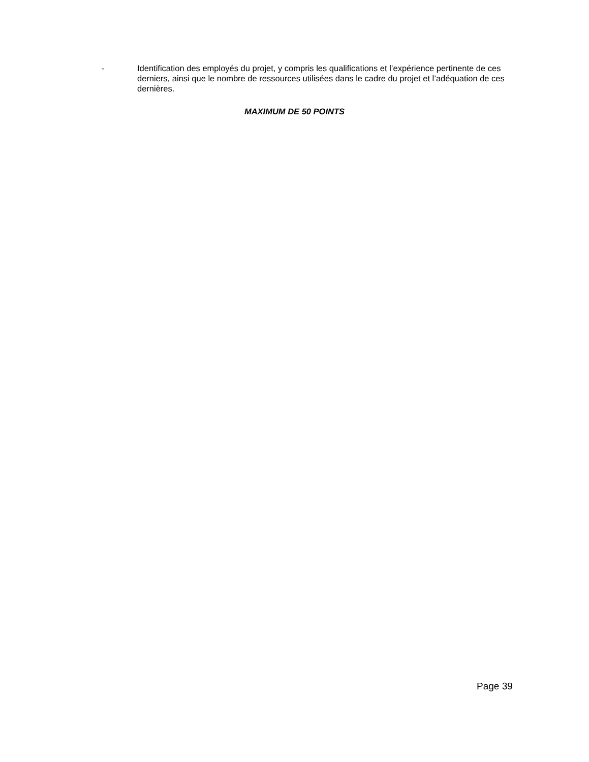- Identification des employés du projet, y compris les qualifications et l’expérience pertinente de ces derniers, ainsi que le nombre de ressources utilisées dans le cadre du projet et l’adéquation de ces dernières.
MAXIMUM DE 50 POINTS
Page 39